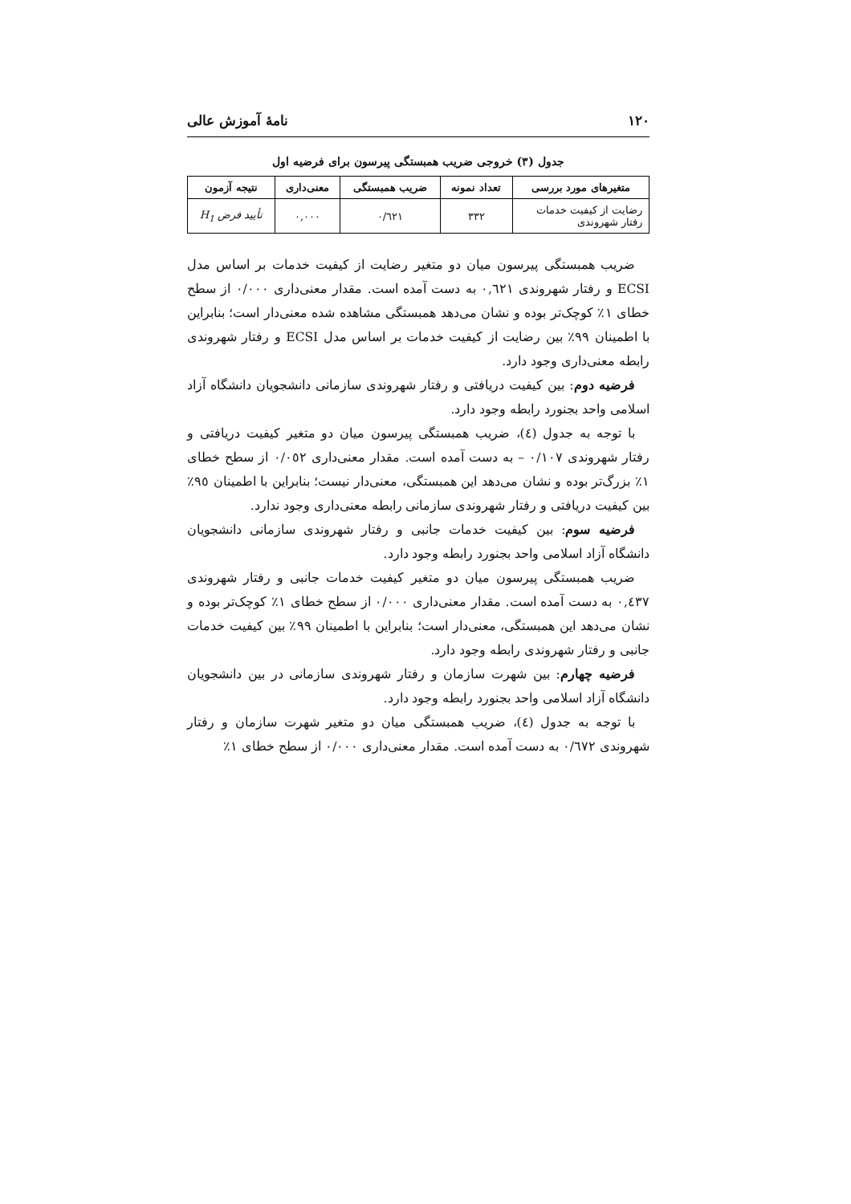١٢٠ نامۀ آموزش عالی
جدول (٣) خروجی ضریب همبستگی پیرسون برای فرضیه اول
| متغیرهای مورد بررسی | تعداد نمونه | ضریب همبستگی | معنی‌داری | نتیجه آزمون |
| --- | --- | --- | --- | --- |
| رضایت از کیفیت خدمات رفتار شهروندی | ٣٣٢ | ٠/٦٢١ | ٠,٠٠٠ | تأیید فرض H<sub>1</sub> |
ضریب همبستگی پیرسون میان دو متغیر رضایت از کیفیت خدمات بر اساس مدل ECSI و رفتار شهروندی ٠,٦٢١ به دست آمده است. مقدار معنی‌داری ٠/٠٠٠ از سطح خطای ١٪ کوچک‌تر بوده و نشان می‌دهد همبستگی مشاهده شده معنی‌دار است؛ بنابراین با اطمینان ٩٩٪ بین رضایت از کیفیت خدمات بر اساس مدل ECSI و رفتار شهروندی رابطه معنی‌داری وجود دارد.
فرضیه دوم: بین کیفیت دریافتی و رفتار شهروندی سازمانی دانشجویان دانشگاه آزاد اسلامی واحد بجنورد رابطه وجود دارد.
با توجه به جدول (٤)، ضریب همبستگی پیرسون میان دو متغیر کیفیت دریافتی و رفتار شهروندی ٠/١٠٧ – به دست آمده است. مقدار معنی‌داری ٠/٠٥٢ از سطح خطای ١٪ بزرگ‌تر بوده و نشان می‌دهد این همبستگی، معنی‌دار نیست؛ بنابراین با اطمینان ٩٥٪ بین کیفیت دریافتی و رفتار شهروندی سازمانی رابطه معنی‌داری وجود ندارد.
فرضیه سوم: بین کیفیت خدمات جانبی و رفتار شهروندی سازمانی دانشجویان دانشگاه آزاد اسلامی واحد بجنورد رابطه وجود دارد.
ضریب همبستگی پیرسون میان دو متغیر کیفیت خدمات جانبی و رفتار شهروندی ٠,٤٣٧ به دست آمده است. مقدار معنی‌داری ٠/٠٠٠ از سطح خطای ١٪ کوچک‌تر بوده و نشان می‌دهد این همبستگی، معنی‌دار است؛ بنابراین با اطمینان ٩٩٪ بین کیفیت خدمات جانبی و رفتار شهروندی رابطه وجود دارد.
فرضیه چهارم: بین شهرت سازمان و رفتار شهروندی سازمانی در بین دانشجویان دانشگاه آزاد اسلامی واحد بجنورد رابطه وجود دارد.
با توجه به جدول (٤)، ضریب همبستگی میان دو متغیر شهرت سازمان و رفتار شهروندی ٠/٦٧٢ به دست آمده است. مقدار معنی‌داری ٠/٠٠٠ از سطح خطای ١٪